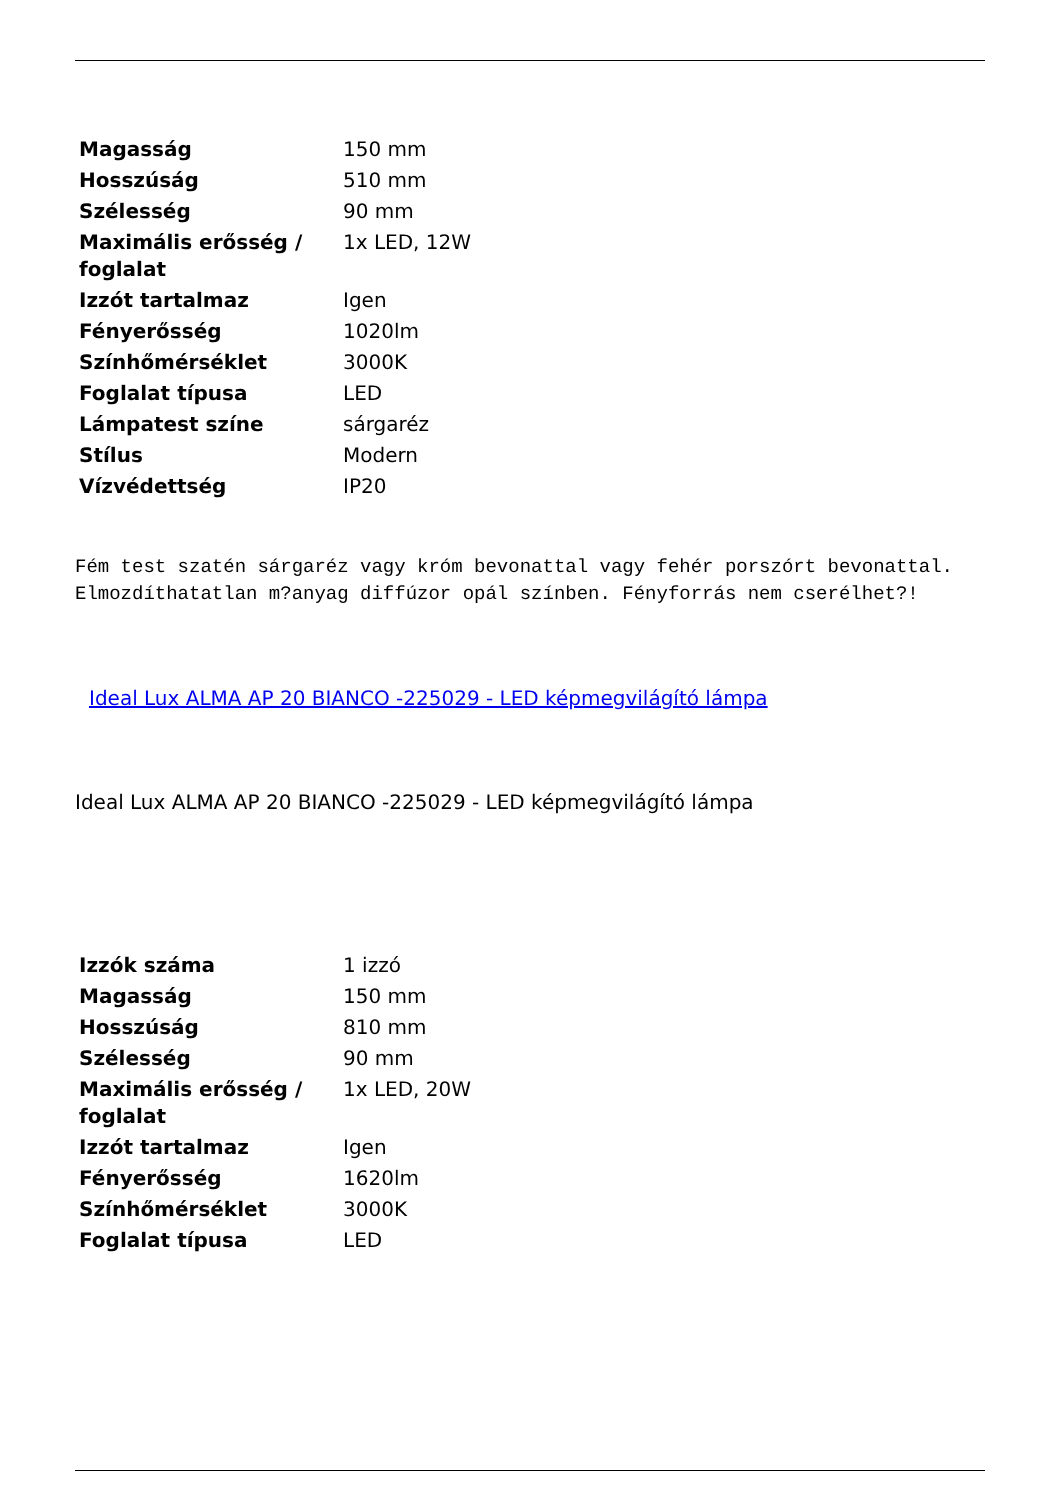| Magasság | 150 mm |
| Hosszúság | 510 mm |
| Szélesség | 90 mm |
| Maximális erősség / foglalat | 1x LED, 12W |
| Izzót tartalmaz | Igen |
| Fényerősség | 1020lm |
| Színhőmérséklet | 3000K |
| Foglalat típusa | LED |
| Lámpatest színe | sárgaréz |
| Stílus | Modern |
| Vízvédettség | IP20 |
Fém test szatén sárgaréz vagy króm bevonattal vagy fehér porszórt bevonattal. Elmozdíthatatlan m?anyag diffúzor opál színben. Fényforrás nem cserélhet?!
Ideal Lux ALMA AP 20 BIANCO -225029 - LED képmegvilágító lámpa
Ideal Lux ALMA AP 20 BIANCO -225029 - LED képmegvilágító lámpa
| Izzók száma | 1 izzó |
| Magasság | 150 mm |
| Hosszúság | 810 mm |
| Szélesség | 90 mm |
| Maximális erősség / foglalat | 1x LED, 20W |
| Izzót tartalmaz | Igen |
| Fényerősség | 1620lm |
| Színhőmérséklet | 3000K |
| Foglalat típusa | LED |